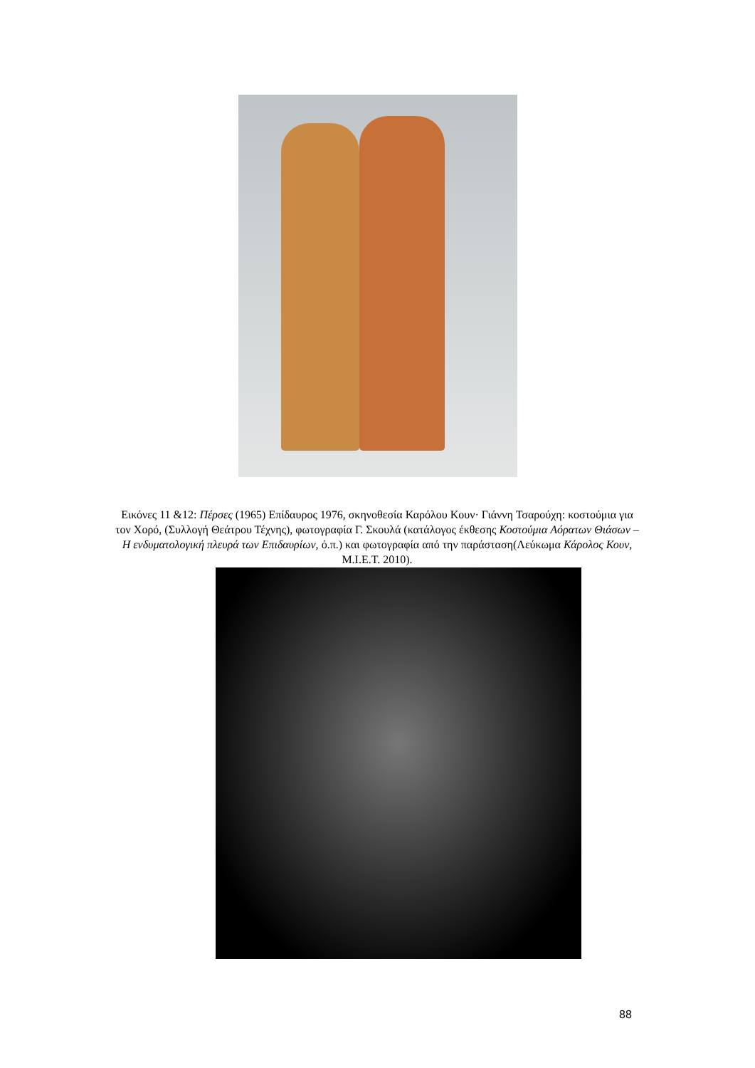Εικόνες 11 &12: Πέρσες (1965) Επίδαυρος 1976, σκηνοθεσία Καρόλου Κουν· Γιάννη Τσαρούχη: κοστούμια για τον Χορό, (Συλλογή Θεάτρου Τέχνης), φωτογραφία Γ. Σκουλά (κατάλογος έκθεσης Κοστούμια Αόρατων Θιάσων – Η ενδυματολογική πλευρά των Επιδαυρίων, ό.π.) και φωτογραφία από την παράσταση(Λεύκωμα Κάρολος Κουν, Μ.Ι.Ε.Τ. 2010).
88